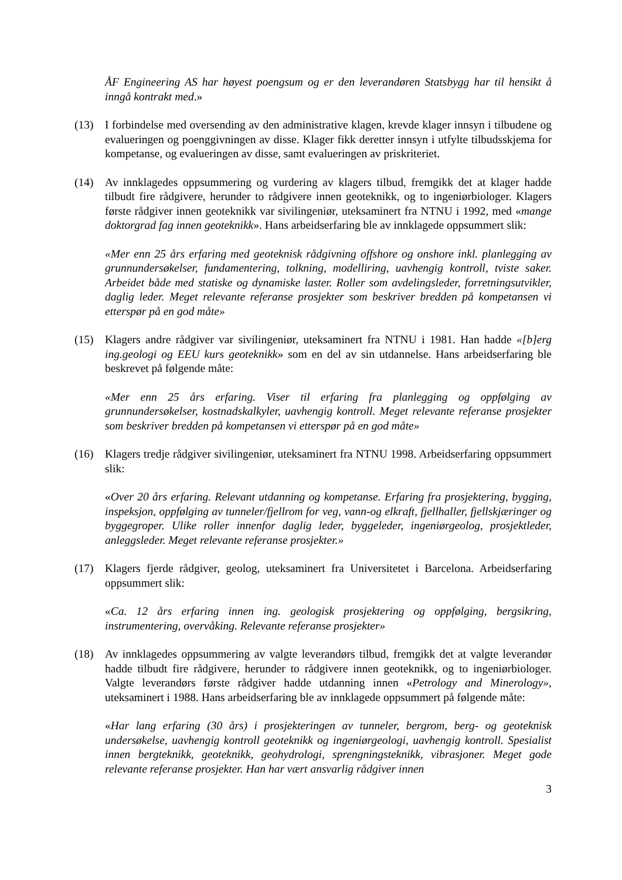ÅF Engineering AS har høyest poengsum og er den leverandøren Statsbygg har til hensikt å inngå kontrakt med.»
(13) I forbindelse med oversending av den administrative klagen, krevde klager innsyn i tilbudene og evalueringen og poenggivningen av disse. Klager fikk deretter innsyn i utfylte tilbudsskjema for kompetanse, og evalueringen av disse, samt evalueringen av priskriteriet.
(14) Av innklagedes oppsummering og vurdering av klagers tilbud, fremgikk det at klager hadde tilbudt fire rådgivere, herunder to rådgivere innen geoteknikk, og to ingeniørbiologer. Klagers første rådgiver innen geoteknikk var sivilingeniør, uteksaminert fra NTNU i 1992, med «mange doktorgrad fag innen geoteknikk». Hans arbeidserfaring ble av innklagede oppsummert slik:
«Mer enn 25 års erfaring med geoteknisk rådgivning offshore og onshore inkl. planlegging av grunnundersøkelser, fundamentering, tolkning, modelliring, uavhengig kontroll, tviste saker. Arbeidet både med statiske og dynamiske laster. Roller som avdelingsleder, forretningsutvikler, daglig leder. Meget relevante referanse prosjekter som beskriver bredden på kompetansen vi etterspør på en god måte»
(15) Klagers andre rådgiver var sivilingeniør, uteksaminert fra NTNU i 1981. Han hadde «[b]erg ing.geologi og EEU kurs geoteknikk» som en del av sin utdannelse. Hans arbeidserfaring ble beskrevet på følgende måte:
«Mer enn 25 års erfaring. Viser til erfaring fra planlegging og oppfølging av grunnundersøkelser, kostnadskalkyler, uavhengig kontroll. Meget relevante referanse prosjekter som beskriver bredden på kompetansen vi etterspør på en god måte»
(16) Klagers tredje rådgiver sivilingeniør, uteksaminert fra NTNU 1998. Arbeidserfaring oppsummert slik:
«Over 20 års erfaring. Relevant utdanning og kompetanse. Erfaring fra prosjektering, bygging, inspeksjon, oppfølging av tunneler/fjellrom for veg, vann-og elkraft, fjellhaller, fjellskjæringer og byggegroper. Ulike roller innenfor daglig leder, byggeleder, ingeniørgeolog, prosjektleder, anleggsleder. Meget relevante referanse prosjekter.»
(17) Klagers fjerde rådgiver, geolog, uteksaminert fra Universitetet i Barcelona. Arbeidserfaring oppsummert slik:
«Ca. 12 års erfaring innen ing. geologisk prosjektering og oppfølging, bergsikring, instrumentering, overvåking. Relevante referanse prosjekter»
(18) Av innklagedes oppsummering av valgte leverandørs tilbud, fremgikk det at valgte leverandør hadde tilbudt fire rådgivere, herunder to rådgivere innen geoteknikk, og to ingeniørbiologer. Valgte leverandørs første rådgiver hadde utdanning innen «Petrology and Minerology», uteksaminert i 1988. Hans arbeidserfaring ble av innklagede oppsummert på følgende måte:
«Har lang erfaring (30 års) i prosjekteringen av tunneler, bergrom, berg- og geoteknisk undersøkelse, uavhengig kontroll geoteknikk og ingeniørgeologi, uavhengig kontroll. Spesialist innen bergteknikk, geoteknikk, geohydrologi, sprengningsteknikk, vibrasjoner. Meget gode relevante referanse prosjekter. Han har vært ansvarlig rådgiver innen
3